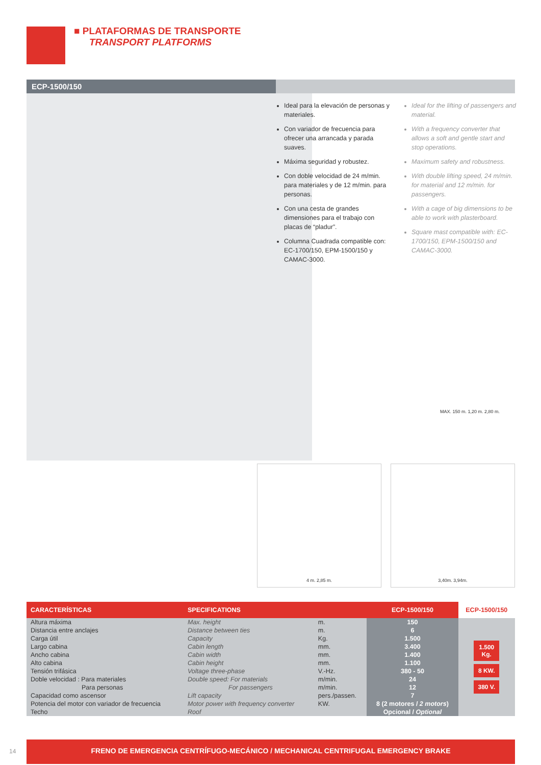■ PLATAFORMAS DE TRANSPORTE
TRANSPORT PLATFORMS
ECP-1500/150
Ideal para la elevación de personas y materiales.
Con variador de frecuencia para ofrecer una arrancada y parada suaves.
Máxima seguridad y robustez.
Con doble velocidad de 24 m/min. para materiales y de 12 m/min. para personas.
Con una cesta de grandes dimensiones para el trabajo con placas de “pladur”.
Columna Cuadrada compatible con: EC-1700/150, EPM-1500/150 y CAMAC-3000.
Ideal for the lifting of passengers and material.
With a frequency converter that allows a soft and gentle start and stop operations.
Maximum safety and robustness.
With double lifting speed, 24 m/min. for material and 12 m/min. for passengers.
With a cage of big dimensions to be able to work with plasterboard.
Square mast compatible with: EC-1700/150, EPM-1500/150 and CAMAC-3000.
MAX. 150 m. 1,20 m. 2,80 m.
4 m. 2,85 m. 3,40m. 3,94m.
| CARACTERÍSTICAS | SPECIFICATIONS | | ECP-1500/150 | ECP-1500/150 |
| --- | --- | --- | --- | --- |
| Altura máxima | Max. height | m. | 150 | 1.500 Kg. 8 KW. 380 V. |
| Distancia entre anclajes | Distance between ties | m. | 6 | |
| Carga útil | Capacity | Kg. | 1.500 | |
| Largo cabina | Cabin length | mm. | 3.400 | |
| Ancho cabina | Cabin width | mm. | 1.400 | |
| Alto cabina | Cabin height | mm. | 1.100 | |
| Tensión trifásica | Voltage three-phase | V.-Hz. | 380 - 50 | |
| Doble velocidad : Para materiales | Double speed: For materials | m/min. | 24 | |
| Para personas | For passengers | m/min. | 12 | |
| Capacidad como ascensor | Lift capacity | pers./passen. | 7 | |
| Potencia del motor con variador de frecuencia | Motor power with frequency converter | KW. | 8 (2 motores / 2 motors ) | |
| Techo | Roof | | Opcional / Optional | |
14
FRENO DE EMERGENCIA CENTRÍFUGO-MECÁNICO / MECHANICAL CENTRIFUGAL EMERGENCY BRAKE